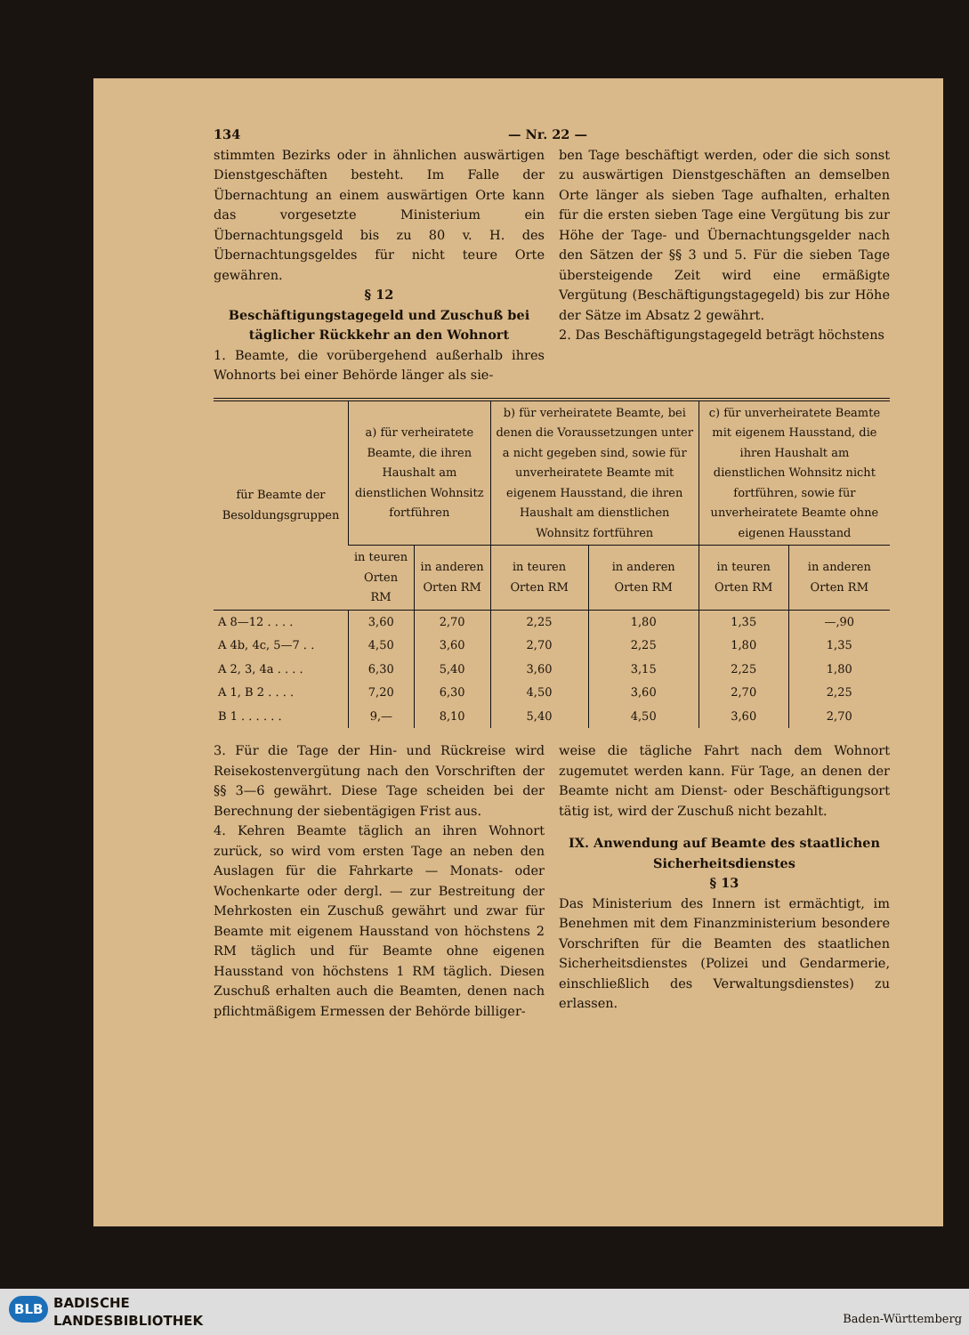134 — Nr. 22 —
stimmten Bezirks oder in ähnlichen auswärtigen Dienstgeschäften besteht. Im Falle der Übernachtung an einem auswärtigen Orte kann das vorgesetzte Ministerium ein Übernachtungsgeld bis zu 80 v. H. des Übernachtungsgeldes für nicht teure Orte gewähren.
§ 12
Beschäftigungstagegeld und Zuschuß bei täglicher Rückkehr an den Wohnort
1. Beamte, die vorübergehend außerhalb ihres Wohnorts bei einer Behörde länger als sie-
ben Tage beschäftigt werden, oder die sich sonst zu auswärtigen Dienstgeschäften an demselben Orte länger als sieben Tage aufhalten, erhalten für die ersten sieben Tage eine Vergütung bis zur Höhe der Tage- und Übernachtungsgelder nach den Sätzen der §§ 3 und 5. Für die sieben Tage übersteigende Zeit wird eine ermäßigte Vergütung (Beschäftigungstagegeld) bis zur Höhe der Sätze im Absatz 2 gewährt.
2. Das Beschäftigungstagegeld beträgt höchstens
| für Beamte der Besoldungsgruppen | a) für verheiratete Beamte, die ihren Haushalt am dienstlichen Wohnsitz fortführen | | b) für verheiratete Beamte, bei denen die Voraussetzungen unter a nicht gegeben sind, sowie für unverheiratete Beamte mit eigenem Hausstand, die ihren Haushalt am dienstlichen Wohnsitz fortführen | | c) für unverheiratete Beamte mit eigenem Hausstand, die ihren Haushalt am dienstlichen Wohnsitz nicht fortführen, sowie für unverheiratete Beamte ohne eigenen Hausstand | |
| --- | --- | --- | --- | --- | --- | --- |
| | in teuren Orten RM | in anderen Orten RM | in teuren Orten RM | in anderen Orten RM | in teuren Orten RM | in anderen Orten RM |
| A 8—12 . . . . | 3,60 | 2,70 | 2,25 | 1,80 | 1,35 | —,90 |
| A 4b, 4c, 5—7 . . | 4,50 | 3,60 | 2,70 | 2,25 | 1,80 | 1,35 |
| A 2, 3, 4a . . . . | 6,30 | 5,40 | 3,60 | 3,15 | 2,25 | 1,80 |
| A 1, B 2 . . . . | 7,20 | 6,30 | 4,50 | 3,60 | 2,70 | 2,25 |
| B 1 . . . . . . | 9,— | 8,10 | 5,40 | 4,50 | 3,60 | 2,70 |
3. Für die Tage der Hin- und Rückreise wird Reisekostenvergütung nach den Vorschriften der §§ 3—6 gewährt. Diese Tage scheiden bei der Berechnung der siebentägigen Frist aus.
4. Kehren Beamte täglich an ihren Wohnort zurück, so wird vom ersten Tage an neben den Auslagen für die Fahrkarte — Monats- oder Wochenkarte oder dergl. — zur Bestreitung der Mehrkosten ein Zuschuß gewährt und zwar für Beamte mit eigenem Hausstand von höchstens 2 RM täglich und für Beamte ohne eigenen Hausstand von höchstens 1 RM täglich. Diesen Zuschuß erhalten auch die Beamten, denen nach pflichtmäßigem Ermessen der Behörde billiger-
weise die tägliche Fahrt nach dem Wohnort zugemutet werden kann. Für Tage, an denen der Beamte nicht am Dienst- oder Beschäftigungsort tätig ist, wird der Zuschuß nicht bezahlt.
IX. Anwendung auf Beamte des staatlichen Sicherheitsdienstes
§ 13
Das Ministerium des Innern ist ermächtigt, im Benehmen mit dem Finanzministerium besondere Vorschriften für die Beamten des staatlichen Sicherheitsdienstes (Polizei und Gendarmerie, einschließlich des Verwaltungsdienstes) zu erlassen.
BLB
BADISCHE
LANDESBIBLIOTHEK
Baden-Württemberg